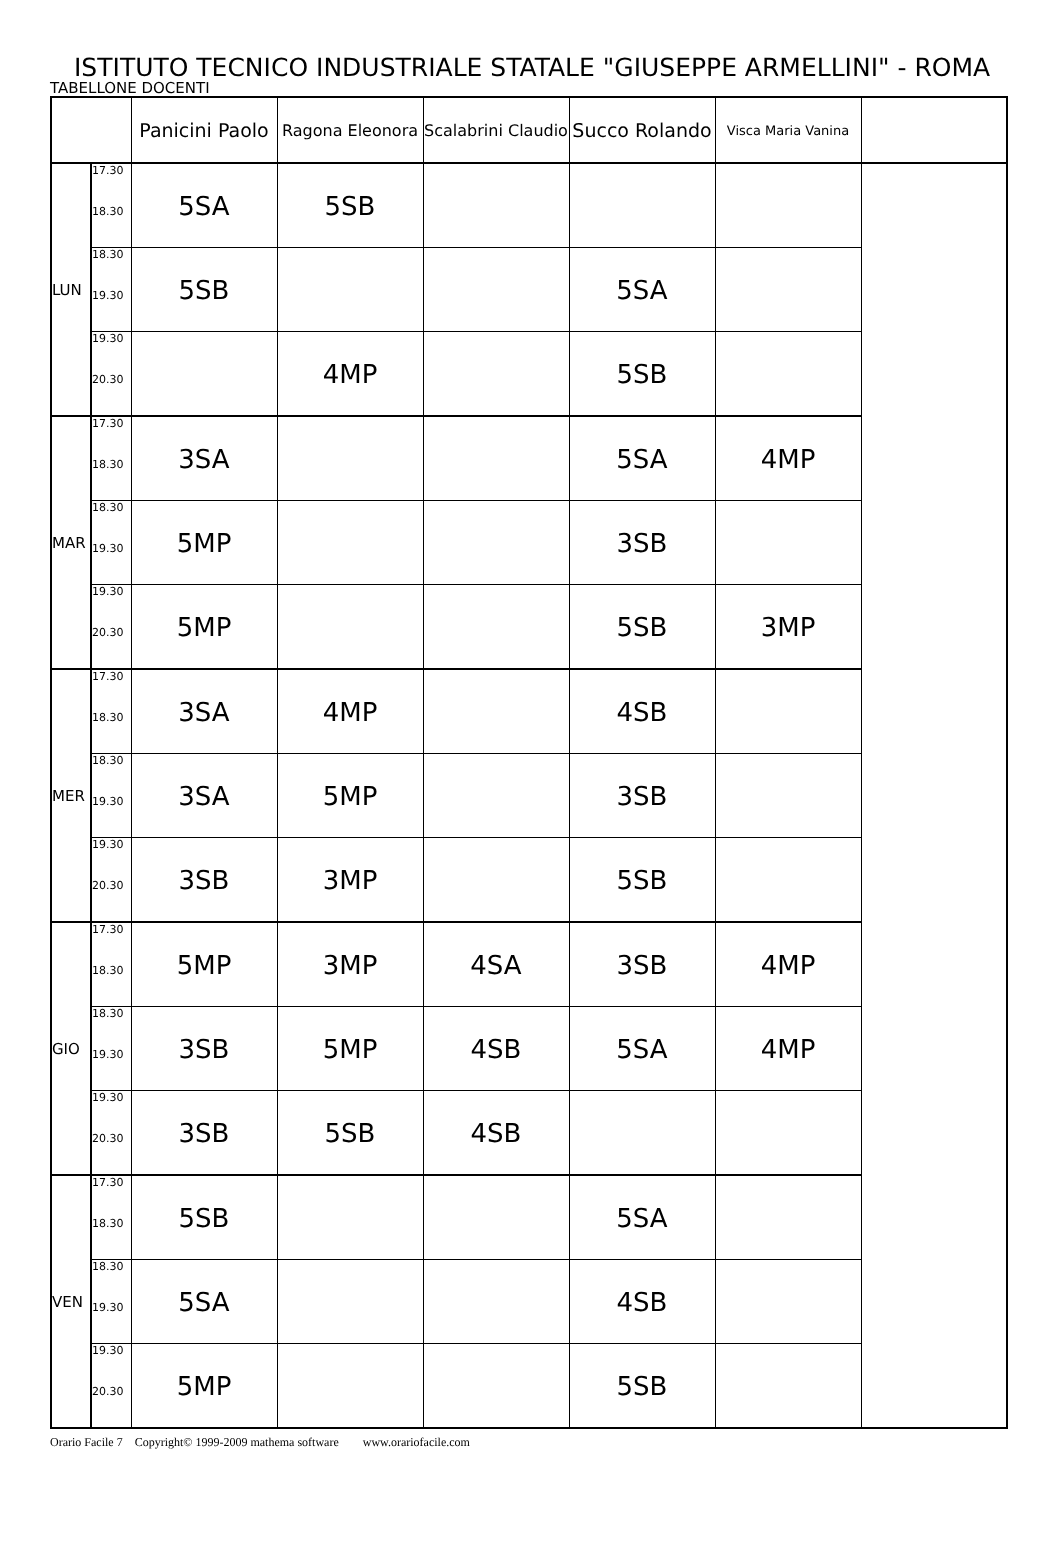ISTITUTO TECNICO INDUSTRIALE STATALE "GIUSEPPE ARMELLINI" - ROMA
TABELLONE DOCENTI
| | | Panicini Paolo | Ragona Eleonora | Scalabrini Claudio | Succo Rolando | Visca Maria Vanina | |
| --- | --- | --- | --- | --- | --- | --- | --- |
| LUN | 17.30 18.30 | 5SA | 5SB | | | | |
| | 18.30 19.30 | 5SB | | | 5SA | | |
| | 19.30 20.30 | | 4MP | | 5SB | | |
| MAR | 17.30 18.30 | 3SA | | | 5SA | 4MP | |
| | 18.30 19.30 | 5MP | | | 3SB | | |
| | 19.30 20.30 | 5MP | | | 5SB | 3MP | |
| MER | 17.30 18.30 | 3SA | 4MP | | 4SB | | |
| | 18.30 19.30 | 3SA | 5MP | | 3SB | | |
| | 19.30 20.30 | 3SB | 3MP | | 5SB | | |
| GIO | 17.30 18.30 | 5MP | 3MP | 4SA | 3SB | 4MP | |
| | 18.30 19.30 | 3SB | 5MP | 4SB | 5SA | 4MP | |
| | 19.30 20.30 | 3SB | 5SB | 4SB | | | |
| VEN | 17.30 18.30 | 5SB | | | 5SA | | |
| | 18.30 19.30 | 5SA | | | 4SB | | |
| | 19.30 20.30 | 5MP | | | 5SB | | |
Orario Facile 7 Copyright© 1999-2009 mathema software www.orariofacile.com